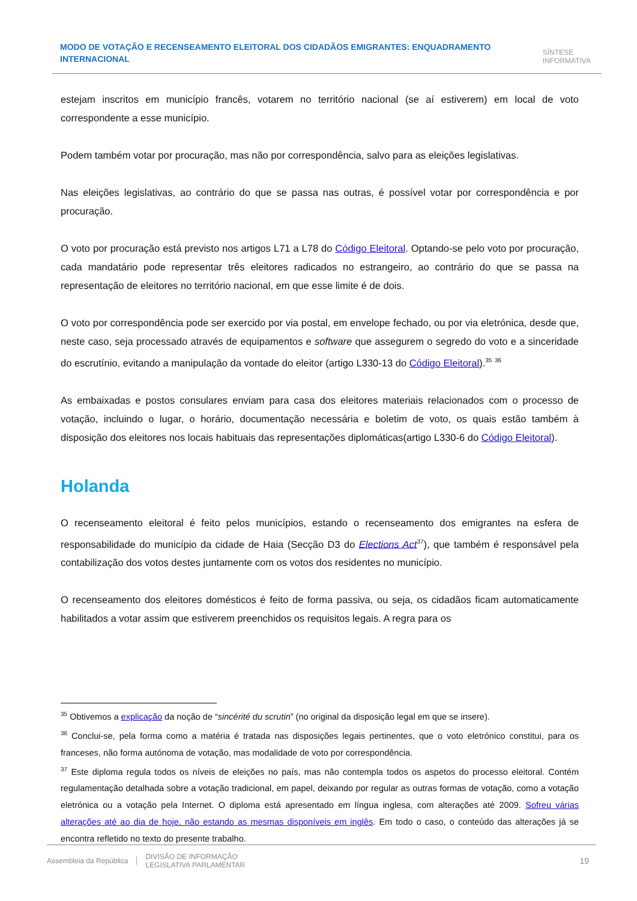MODO DE VOTAÇÃO E RECENSEAMENTO ELEITORAL DOS CIDADÃOS EMIGRANTES: ENQUADRAMENTO
INTERNACIONAL
SÍNTESE
INFORMATIVA
estejam inscritos em município francês, votarem no território nacional (se aí estiverem) em local de voto correspondente a esse município.
Podem também votar por procuração, mas não por correspondência, salvo para as eleições legislativas.
Nas eleições legislativas, ao contrário do que se passa nas outras, é possível votar por correspondência e por procuração.
O voto por procuração está previsto nos artigos L71 a L78 do Código Eleitoral. Optando-se pelo voto por procuração, cada mandatário pode representar três eleitores radicados no estrangeiro, ao contrário do que se passa na representação de eleitores no território nacional, em que esse limite é de dois.
O voto por correspondência pode ser exercido por via postal, em envelope fechado, ou por via eletrónica, desde que, neste caso, seja processado através de equipamentos e software que assegurem o segredo do voto e a sinceridade do escrutínio, evitando a manipulação da vontade do eleitor (artigo L330-13 do Código Eleitoral).<sup>35</sup> <sup>36</sup>
As embaixadas e postos consulares enviam para casa dos eleitores materiais relacionados com o processo de votação, incluindo o lugar, o horário, documentação necessária e boletim de voto, os quais estão também à disposição dos eleitores nos locais habituais das representações diplomáticas(artigo L330-6 do Código Eleitoral).
Holanda
O recenseamento eleitoral é feito pelos municípios, estando o recenseamento dos emigrantes na esfera de responsabilidade do município da cidade de Haia (Secção D3 do Elections Act<sup>37</sup>), que também é responsável pela contabilização dos votos destes juntamente com os votos dos residentes no município.
O recenseamento dos eleitores domésticos é feito de forma passiva, ou seja, os cidadãos ficam automaticamente habilitados a votar assim que estiverem preenchidos os requisitos legais. A regra para os
<sup>35</sup> Obtivemos a explicação da noção de “sincérité du scrutin” (no original da disposição legal em que se insere).
<sup>36</sup> Conclui-se, pela forma como a matéria é tratada nas disposições legais pertinentes, que o voto eletrónico constitui, para os franceses, não forma autónoma de votação, mas modalidade de voto por correspondência.
<sup>37</sup> Este diploma regula todos os níveis de eleições no país, mas não contempla todos os aspetos do processo eleitoral. Contém regulamentação detalhada sobre a votação tradicional, em papel, deixando por regular as outras formas de votação, como a votação eletrónica ou a votação pela Internet. O diploma está apresentado em língua inglesa, com alterações até 2009. Sofreu várias alterações até ao dia de hoje, não estando as mesmas disponíveis em inglês. Em todo o caso, o conteúdo das alterações já se encontra refletido no texto do presente trabalho.
Assembleia da República
DIVISÃO DE INFORMAÇÃO
LEGISLATIVA PARLAMENTAR
19